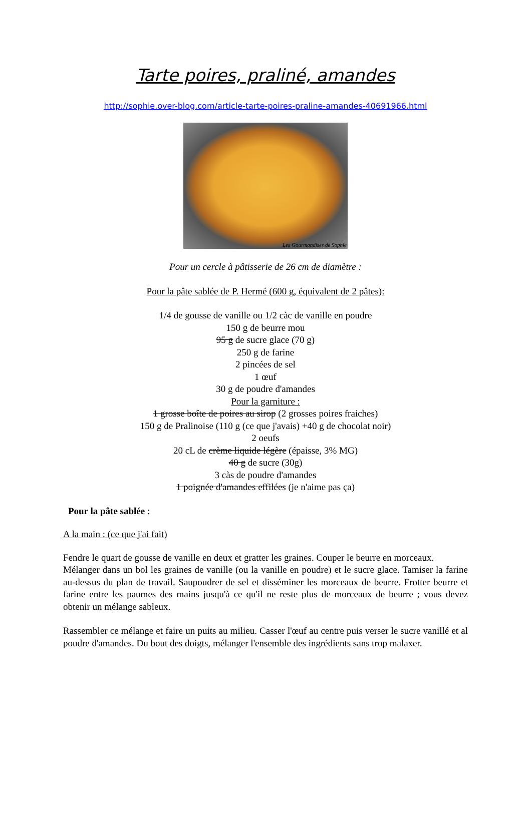Tarte poires, praliné, amandes
http://sophie.over-blog.com/article-tarte-poires-praline-amandes-40691966.html
Les Gourmandises de Sophie
Pour un cercle à pâtisserie de 26 cm de diamètre :
Pour la pâte sablée de P. Hermé (600 g, équivalent de 2 pâtes):
1/4 de gousse de vanille ou 1/2 càc de vanille en poudre
150 g de beurre mou
95 g de sucre glace (70 g)
250 g de farine
2 pincées de sel
1 œuf
30 g de poudre d'amandes
Pour la garniture :
1 grosse boîte de poires au sirop (2 grosses poires fraiches)
150 g de Pralinoise (110 g (ce que j'avais) +40 g de chocolat noir)
2 oeufs
20 cL de crème liquide légère (épaisse, 3% MG)
40 g de sucre (30g)
3 càs de poudre d'amandes
1 poignée d'amandes effilées (je n'aime pas ça)
Pour la pâte sablée :
A la main : (ce que j'ai fait)
Fendre le quart de gousse de vanille en deux et gratter les graines. Couper le beurre en morceaux.
Mélanger dans un bol les graines de vanille (ou la vanille en poudre) et le sucre glace. Tamiser la farine au-dessus du plan de travail. Saupoudrer de sel et disséminer les morceaux de beurre. Frotter beurre et farine entre les paumes des mains jusqu'à ce qu'il ne reste plus de morceaux de beurre ; vous devez obtenir un mélange sableux.
Rassembler ce mélange et faire un puits au milieu. Casser l'œuf au centre puis verser le sucre vanillé et al poudre d'amandes. Du bout des doigts, mélanger l'ensemble des ingrédients sans trop malaxer.